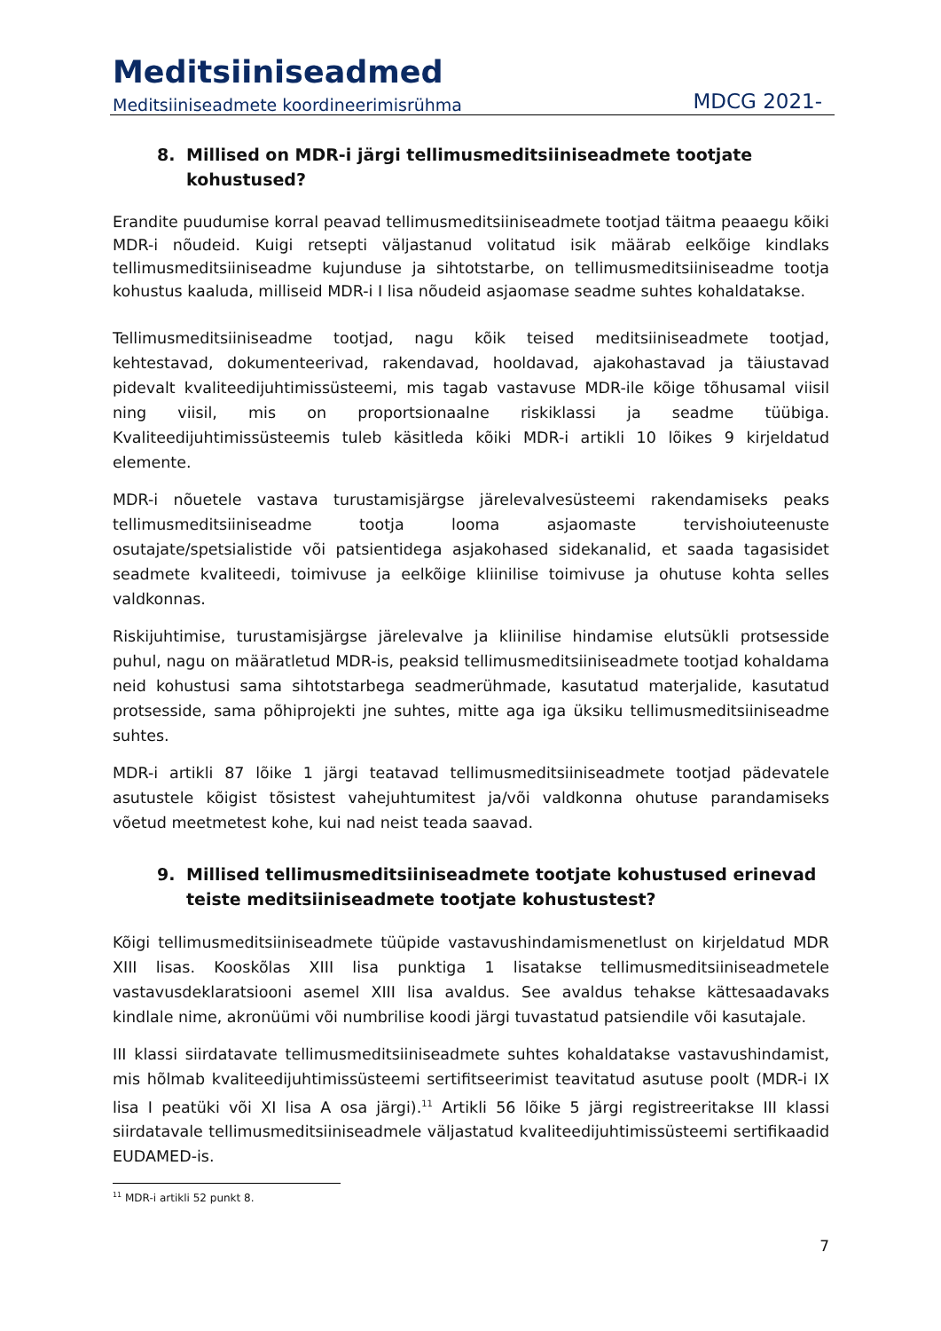Meditsiiniseadmed
Meditsiiniseadmete koordineerimisrühma MDCG 2021-
8. Millised on MDR-i järgi tellimusmeditsiiniseadmete tootjate kohustused?
Erandite puudumise korral peavad tellimusmeditsiiniseadmete tootjad täitma peaaegu kõiki MDR-i nõudeid. Kuigi retsepti väljastanud volitatud isik määrab eelkõige kindlaks tellimusmeditsiiniseadme kujunduse ja sihtotstarbe, on tellimusmeditsiiniseadme tootja kohustus kaaluda, milliseid MDR-i I lisa nõudeid asjaomase seadme suhtes kohaldatakse.
Tellimusmeditsiiniseadme tootjad, nagu kõik teised meditsiiniseadmete tootjad, kehtestavad, dokumenteerivad, rakendavad, hooldavad, ajakohastavad ja täiustavad pidevalt kvaliteedijuhtimissüsteemi, mis tagab vastavuse MDR-ile kõige tõhusamal viisil ning viisil, mis on proportsionaalne riskiklassi ja seadme tüübiga. Kvaliteedijuhtimissüsteemis tuleb käsitleda kõiki MDR-i artikli 10 lõikes 9 kirjeldatud elemente.
MDR-i nõuetele vastava turustamisjärgse järelevalvesüsteemi rakendamiseks peaks tellimusmeditsiiniseadme tootja looma asjaomaste tervishoiuteenuste osutajate/spetsialistide või patsientidega asjakohased sidekanalid, et saada tagasisidet seadmete kvaliteedi, toimivuse ja eelkõige kliinilise toimivuse ja ohutuse kohta selles valdkonnas.
Riskijuhtimise, turustamisjärgse järelevalve ja kliinilise hindamise elutsükli protsesside puhul, nagu on määratletud MDR-is, peaksid tellimusmeditsiiniseadmete tootjad kohaldama neid kohustusi sama sihtotstarbega seadmerühmade, kasutatud materjalide, kasutatud protsesside, sama põhiprojekti jne suhtes, mitte aga iga üksiku tellimusmeditsiiniseadme suhtes.
MDR-i artikli 87 lõike 1 järgi teatavad tellimusmeditsiiniseadmete tootjad pädevatele asutustele kõigist tõsistest vahejuhtumitest ja/või valdkonna ohutuse parandamiseks võetud meetmetest kohe, kui nad neist teada saavad.
9. Millised tellimusmeditsiiniseadmete tootjate kohustused erinevad teiste meditsiiniseadmete tootjate kohustustest?
Kõigi tellimusmeditsiiniseadmete tüüpide vastavushindamismenetlust on kirjeldatud MDR XIII lisas. Kooskõlas XIII lisa punktiga 1 lisatakse tellimusmeditsiiniseadmetele vastavusdeklaratsiooni asemel XIII lisa avaldus. See avaldus tehakse kättesaadavaks kindlale nime, akronüümi või numbrilise koodi järgi tuvastatud patsiendile või kasutajale.
III klassi siirdatavate tellimusmeditsiiniseadmete suhtes kohaldatakse vastavushindamist, mis hõlmab kvaliteedijuhtimissüsteemi sertifitseerimist teavitatud asutuse poolt (MDR-i IX lisa I peatüki või XI lisa A osa järgi).<sup>11</sup> Artikli 56 lõike 5 järgi registreeritakse III klassi siirdatavale tellimusmeditsiiniseadmele väljastatud kvaliteedijuhtimissüsteemi sertifikaadid EUDAMED-is.
<sup>11</sup> MDR-i artikli 52 punkt 8.
7